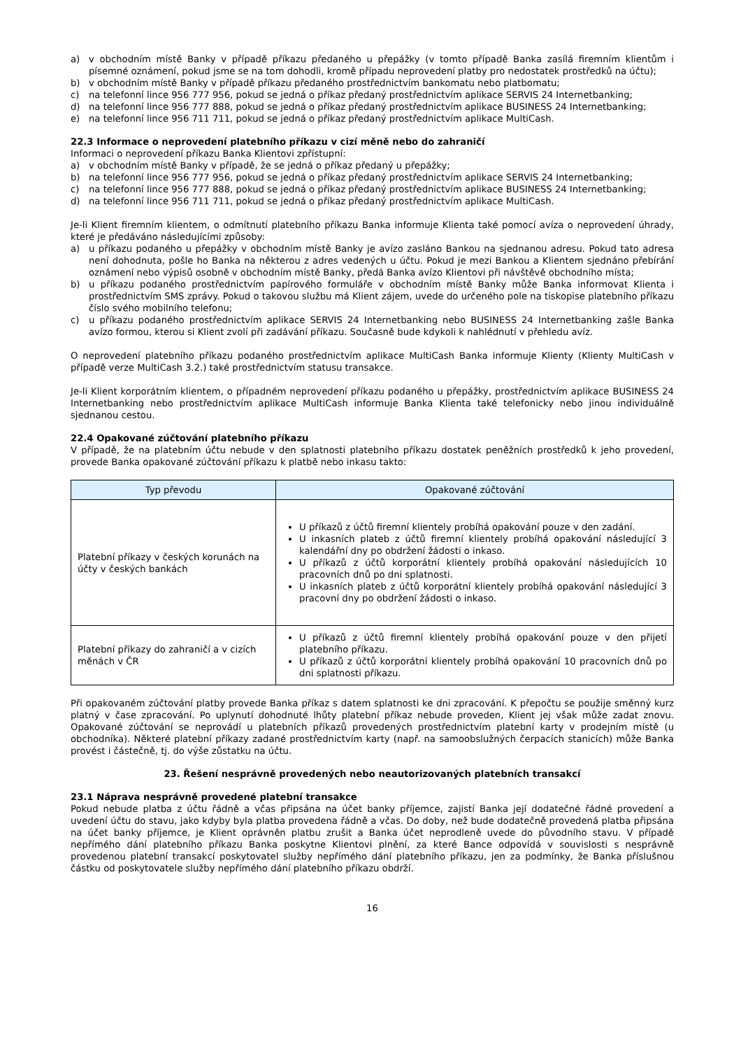a) v obchodním místě Banky v případě příkazu předaného u přepážky (v tomto případě Banka zasílá firemním klientům i písemné oznámení, pokud jsme se na tom dohodli, kromě případu neprovedení platby pro nedostatek prostředků na účtu);
b) v obchodním místě Banky v případě příkazu předaného prostřednictvím bankomatu nebo platbomatu;
c) na telefonní lince 956 777 956, pokud se jedná o příkaz předaný prostřednictvím aplikace SERVIS 24 Internetbanking;
d) na telefonní lince 956 777 888, pokud se jedná o příkaz předaný prostřednictvím aplikace BUSINESS 24 Internetbanking;
e) na telefonní lince 956 711 711, pokud se jedná o příkaz předaný prostřednictvím aplikace MultiCash.
22.3 Informace o neprovedení platebního příkazu v cizí měně nebo do zahraničí
Informaci o neprovedení příkazu Banka Klientovi zpřístupní:
a) v obchodním místě Banky v případě, že se jedná o příkaz předaný u přepážky;
b) na telefonní lince 956 777 956, pokud se jedná o příkaz předaný prostřednictvím aplikace SERVIS 24 Internetbanking;
c) na telefonní lince 956 777 888, pokud se jedná o příkaz předaný prostřednictvím aplikace BUSINESS 24 Internetbanking;
d) na telefonní lince 956 711 711, pokud se jedná o příkaz předaný prostřednictvím aplikace MultiCash.
Je-li Klient firemním klientem, o odmítnutí platebního příkazu Banka informuje Klienta také pomocí avíza o neprovedení úhrady, které je předáváno následujícími způsoby:
a) u příkazu podaného u přepážky v obchodním místě Banky je avízo zasláno Bankou na sjednanou adresu. Pokud tato adresa není dohodnuta, pošle ho Banka na některou z adres vedených u účtu. Pokud je mezi Bankou a Klientem sjednáno přebírání oznámení nebo výpisů osobně v obchodním místě Banky, předá Banka avízo Klientovi při návštěvě obchodního místa;
b) u příkazu podaného prostřednictvím papírového formuláře v obchodním místě Banky může Banka informovat Klienta i prostřednictvím SMS zprávy. Pokud o takovou službu má Klient zájem, uvede do určeného pole na tiskopise platebního příkazu číslo svého mobilního telefonu;
c) u příkazu podaného prostřednictvím aplikace SERVIS 24 Internetbanking nebo BUSINESS 24 Internetbanking zašle Banka avízo formou, kterou si Klient zvolí při zadávání příkazu. Současně bude kdykoli k nahlédnutí v přehledu avíz.
O neprovedení platebního příkazu podaného prostřednictvím aplikace MultiCash Banka informuje Klienty (Klienty MultiCash v případě verze MultiCash 3.2.) také prostřednictvím statusu transakce.
Je-li Klient korporátním klientem, o případném neprovedení příkazu podaného u přepážky, prostřednictvím aplikace BUSINESS 24 Internetbanking nebo prostřednictvím aplikace MultiCash informuje Banka Klienta také telefonicky nebo jinou individuálně sjednanou cestou.
22.4 Opakované zúčtování platebního příkazu
V případě, že na platebním účtu nebude v den splatnosti platebního příkazu dostatek peněžních prostředků k jeho provedení, provede Banka opakované zúčtování příkazu k platbě nebo inkasu takto:
| Typ převodu | Opakované zúčtování |
| --- | --- |
| Platební příkazy v českých korunách na účty v českých bankách | U příkazů z účtů firemní klientely probíhá opakování pouze v den zadání. U inkasních plateb z účtů firemní klientely probíhá opakování následující 3 kalendářní dny po obdržení žádosti o inkaso. U příkazů z účtů korporátní klientely probíhá opakování následujících 10 pracovních dnů po dni splatnosti. U inkasních plateb z účtů korporátní klientely probíhá opakování následující 3 pracovní dny po obdržení žádosti o inkaso. |
| Platební příkazy do zahraničí a v cizích měnách v ČR | U příkazů z účtů firemní klientely probíhá opakování pouze v den přijetí platebního příkazu. U příkazů z účtů korporátní klientely probíhá opakování 10 pracovních dnů po dni splatnosti příkazu. |
Při opakovaném zúčtování platby provede Banka příkaz s datem splatnosti ke dni zpracování. K přepočtu se použije směnný kurz platný v čase zpracování. Po uplynutí dohodnuté lhůty platební příkaz nebude proveden, Klient jej však může zadat znovu. Opakované zúčtování se neprovádí u platebních příkazů provedených prostřednictvím platební karty v prodejním místě (u obchodníka). Některé platební příkazy zadané prostřednictvím karty (např. na samoobslužných čerpacích stanicích) může Banka provést i částečně, tj. do výše zůstatku na účtu.
23. Řešení nesprávně provedených nebo neautorizovaných platebních transakcí
23.1 Náprava nesprávně provedené platební transakce
Pokud nebude platba z účtu řádně a včas připsána na účet banky příjemce, zajistí Banka její dodatečné řádné provedení a uvedení účtu do stavu, jako kdyby byla platba provedena řádně a včas. Do doby, než bude dodatečně provedená platba připsána na účet banky příjemce, je Klient oprávněn platbu zrušit a Banka účet neprodleně uvede do původního stavu. V případě nepřímého dání platebního příkazu Banka poskytne Klientovi plnění, za které Bance odpovídá v souvislosti s nesprávně provedenou platební transakcí poskytovatel služby nepřímého dání platebního příkazu, jen za podmínky, že Banka příslušnou částku od poskytovatele služby nepřímého dání platebního příkazu obdrží.
16